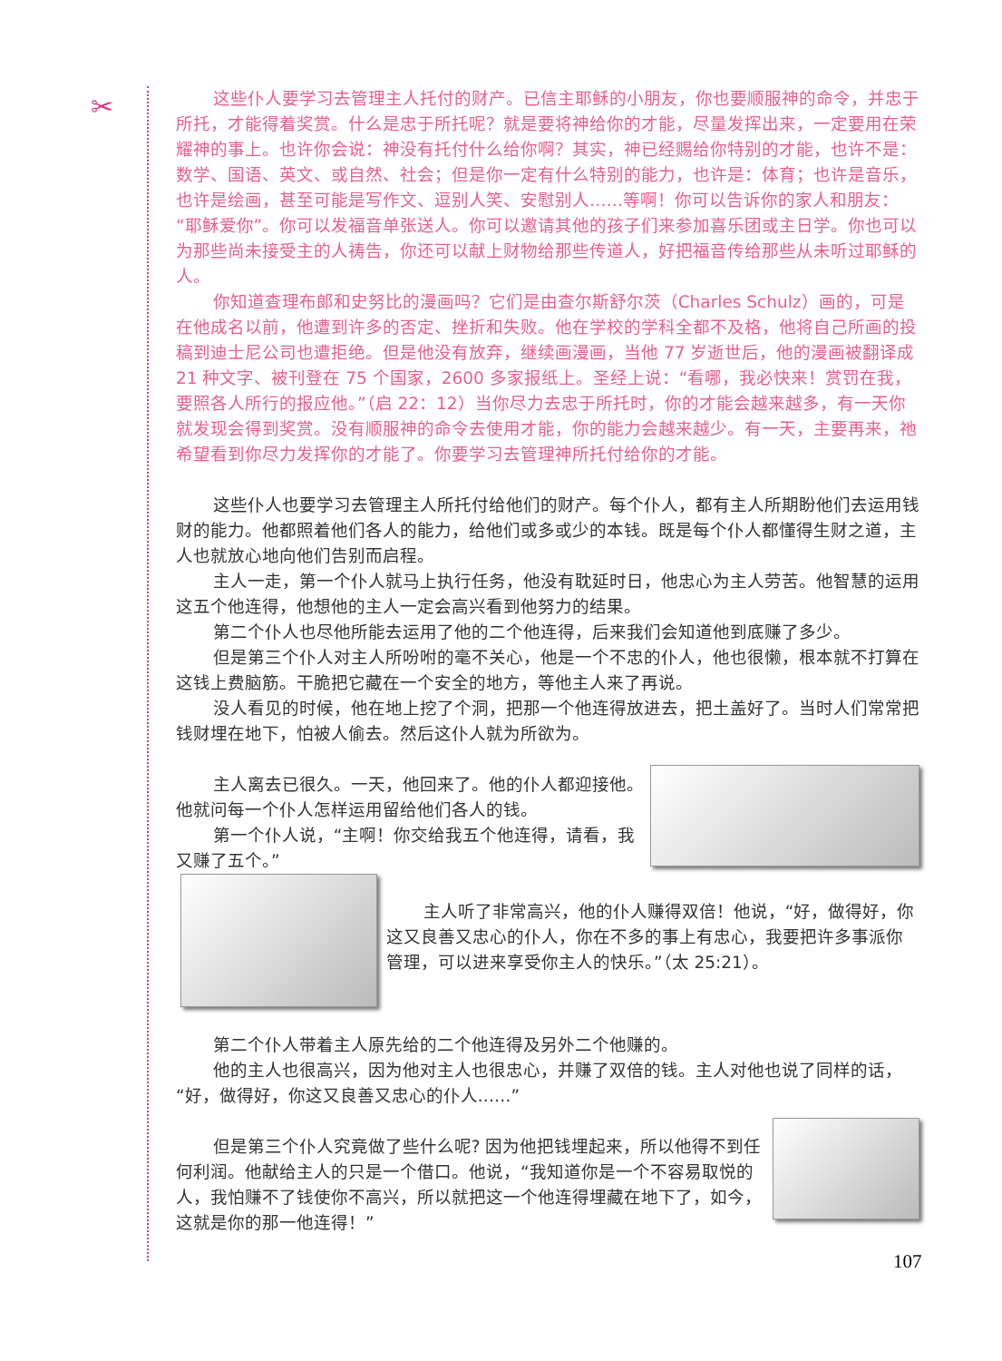✂
这些仆人要学习去管理主人托付的财产。已信主耶稣的小朋友，你也要顺服神的命令，并忠于所托，才能得着奖赏。什么是忠于所托呢？就是要将神给你的才能，尽量发挥出来，一定要用在荣耀神的事上。也许你会说：神没有托付什么给你啊？其实，神已经赐给你特别的才能，也许不是：数学、国语、英文、或自然、社会；但是你一定有什么特别的能力，也许是：体育；也许是音乐，也许是绘画，甚至可能是写作文、逗别人笑、安慰别人……等啊！你可以告诉你的家人和朋友：“耶稣爱你”。你可以发福音单张送人。你可以邀请其他的孩子们来参加喜乐团或主日学。你也可以为那些尚未接受主的人祷告，你还可以献上财物给那些传道人，好把福音传给那些从未听过耶稣的人。
你知道查理布郎和史努比的漫画吗？它们是由查尔斯舒尔茨（Charles Schulz）画的，可是在他成名以前，他遭到许多的否定、挫折和失败。他在学校的学科全都不及格，他将自己所画的投稿到迪士尼公司也遭拒绝。但是他没有放弃，继续画漫画，当他 77 岁逝世后，他的漫画被翻译成 21 种文字、被刊登在 75 个国家，2600 多家报纸上。圣经上说：“看哪，我必快来！赏罚在我，要照各人所行的报应他。”（启 22：12）当你尽力去忠于所托时，你的才能会越来越多，有一天你就发现会得到奖赏。没有顺服神的命令去使用才能，你的能力会越来越少。有一天，主要再来，祂希望看到你尽力发挥你的才能了。你要学习去管理神所托付给你的才能。
这些仆人也要学习去管理主人所托付给他们的财产。每个仆人，都有主人所期盼他们去运用钱财的能力。他都照着他们各人的能力，给他们或多或少的本钱。既是每个仆人都懂得生财之道，主人也就放心地向他们告别而启程。
主人一走，第一个仆人就马上执行任务，他没有耽延时日，他忠心为主人劳苦。他智慧的运用这五个他连得，他想他的主人一定会高兴看到他努力的结果。
第二个仆人也尽他所能去运用了他的二个他连得，后来我们会知道他到底赚了多少。
但是第三个仆人对主人所吩咐的毫不关心，他是一个不忠的仆人，他也很懒，根本就不打算在这钱上费脑筋。干脆把它藏在一个安全的地方，等他主人来了再说。
没人看见的时候，他在地上挖了个洞，把那一个他连得放进去，把土盖好了。当时人们常常把钱财埋在地下，怕被人偷去。然后这仆人就为所欲为。
主人离去已很久。一天，他回来了。他的仆人都迎接他。他就问每一个仆人怎样运用留给他们各人的钱。
第一个仆人说，“主啊！你交给我五个他连得，请看，我又赚了五个。”
主人听了非常高兴，他的仆人赚得双倍！他说，“好，做得好，你这又良善又忠心的仆人，你在不多的事上有忠心，我要把许多事派你管理，可以进来享受你主人的快乐。”（太 25:21）。
第二个仆人带着主人原先给的二个他连得及另外二个他赚的。
他的主人也很高兴，因为他对主人也很忠心，并赚了双倍的钱。主人对他也说了同样的话，“好，做得好，你这又良善又忠心的仆人……”
但是第三个仆人究竟做了些什么呢? 因为他把钱埋起来，所以他得不到任何利润。他献给主人的只是一个借口。他说，“我知道你是一个不容易取悦的人，我怕赚不了钱使你不高兴，所以就把这一个他连得埋藏在地下了，如今，这就是你的那一他连得！”
107